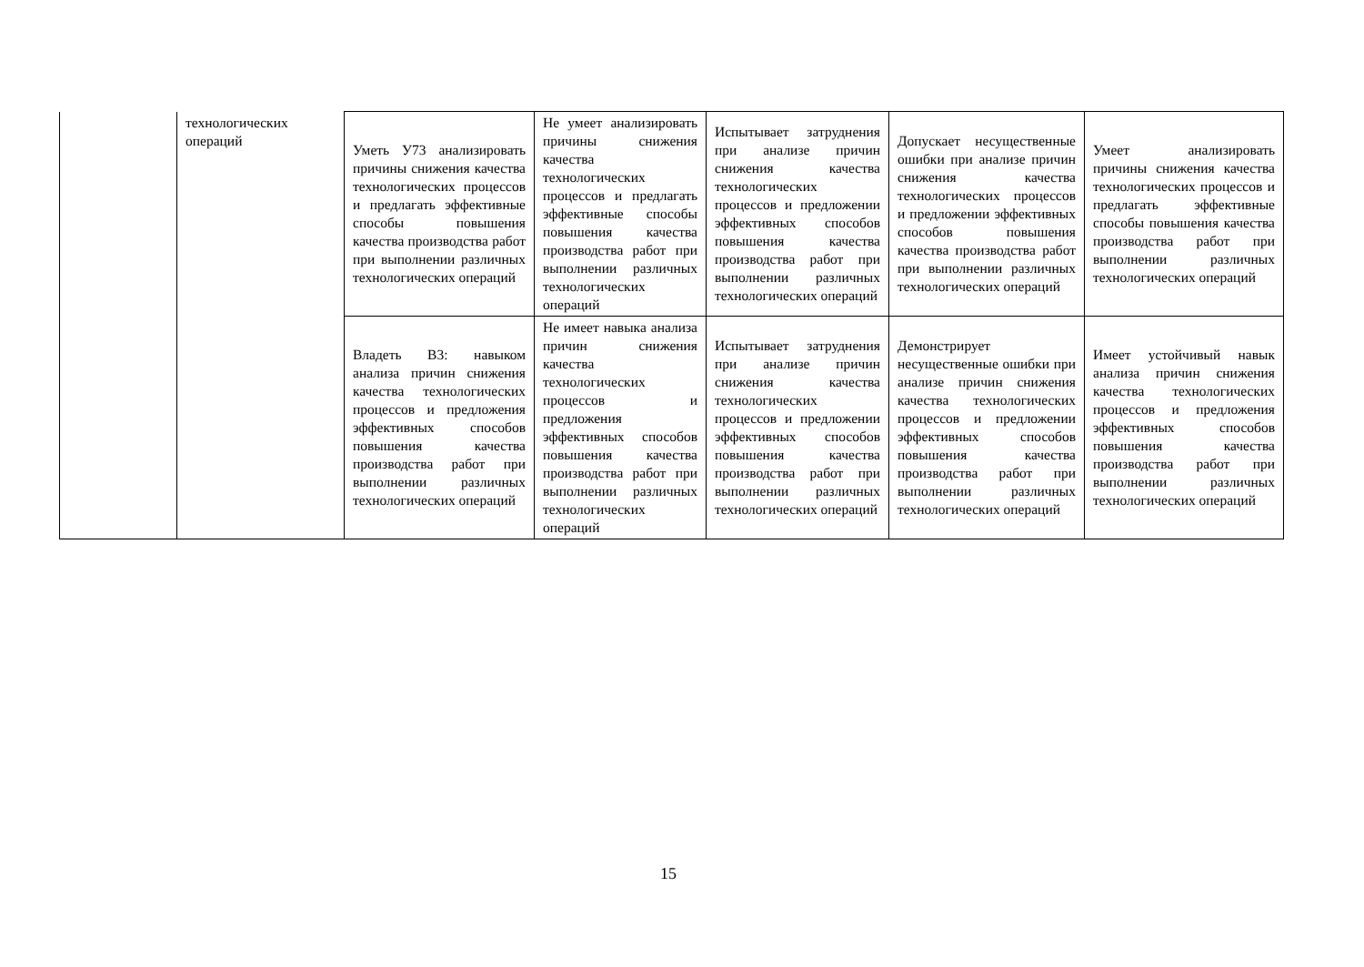| | технологических операций | Уметь У73 анализировать причины снижения качества технологических процессов и предлагать эффективные способы повышения качества производства работ при выполнении различных технологических операций | Не умеет анализировать причины снижения качества технологических процессов и предлагать эффективные способы повышения качества производства работ при выполнении различных технологических операций | Испытывает затруднения при анализе причин снижения качества технологических процессов и предложении эффективных способов повышения качества производства работ при выполнении различных технологических операций | Допускает несущественные ошибки при анализе причин снижения качества технологических процессов и предложении эффективных способов повышения качества производства работ при выполнении различных технологических операций | Умеет анализировать причины снижения качества технологических процессов и предлагать эффективные способы повышения качества производства работ при выполнении различных технологических операций |
| | | Владеть В3: навыком анализа причин снижения качества технологических процессов и предложения эффективных способов повышения качества производства работ при выполнении различных технологических операций | Не имеет навыка анализа причин снижения качества технологических процессов и предложения эффективных способов повышения качества производства работ при выполнении различных технологических операций | Испытывает затруднения при анализе причин снижения качества технологических процессов и предложении эффективных способов повышения качества производства работ при выполнении различных технологических операций | Демонстрирует несущественные ошибки при анализе причин снижения качества технологических процессов и предложении эффективных способов повышения качества производства работ при выполнении различных технологических операций | Имеет устойчивый навык анализа причин снижения качества технологических процессов и предложения эффективных способов повышения качества производства работ при выполнении различных технологических операций |
15